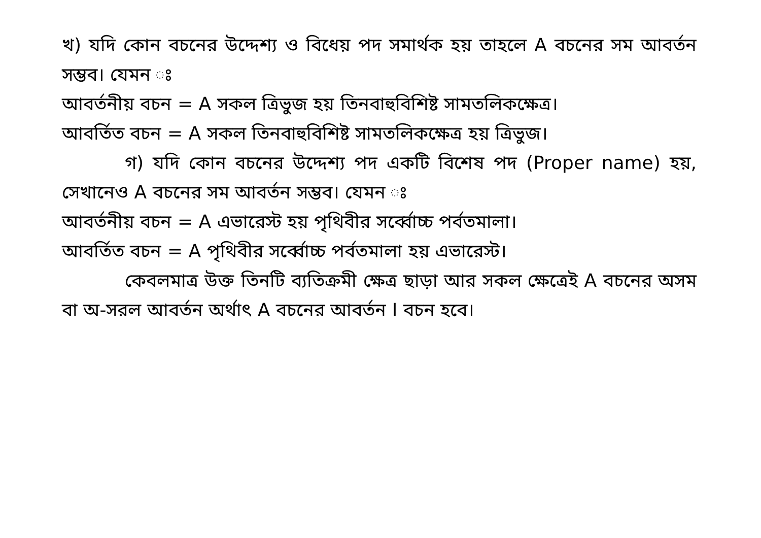খ) যদি কোন বচনের উদ্দেশ্য ও বিধেয় পদ সমার্থক হয় তাহলে A বচনের সম আবর্তন সম্ভব। যেমন ঃ
আবর্তনীয় বচন = A সকল ত্রিভুজ হয় তিনবাহুবিশিষ্ট সামতলিকক্ষেত্র।
আবর্তিত বচন = A সকল তিনবাহুবিশিষ্ট সামতলিকক্ষেত্র হয় ত্রিভুজ।
গ) যদি কোন বচনের উদ্দেশ্য পদ একটি বিশেষ পদ (Proper name) হয়, সেখানেও A বচনের সম আবর্তন সম্ভব। যেমন ঃ
আবর্তনীয় বচন = A এভারেস্ট হয় পৃথিবীর সর্ব্বোচ্চ পর্বতমালা।
আবর্তিত বচন = A পৃথিবীর সর্ব্বোচ্চ পর্বতমালা হয় এভারেস্ট।
কেবলমাত্র উক্ত তিনটি ব্যতিক্রমী ক্ষেত্র ছাড়া আর সকল ক্ষেত্রেই A বচনের অসম বা অ-সরল আবর্তন অর্থাৎ A বচনের আবর্তন I বচন হবে।